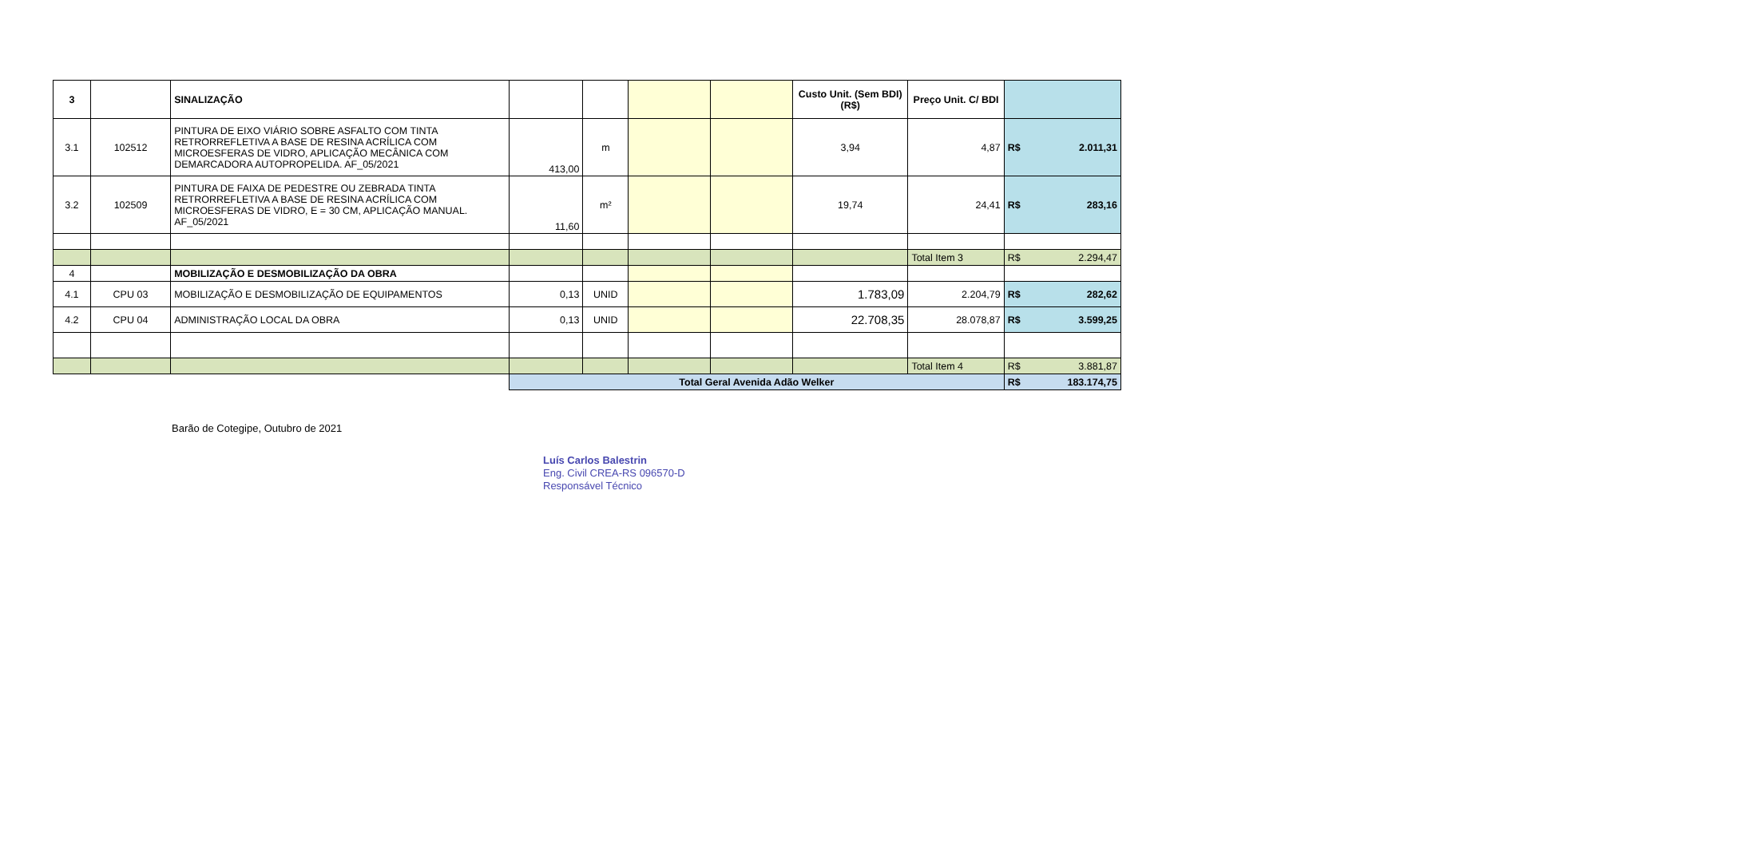| 3 | | SINALIZAÇÃO | | | | | Custo Unit. (Sem BDI) (R$) | Preço Unit. C/ BDI | |
| 3.1 | 102512 | PINTURA DE EIXO VIÁRIO SOBRE ASFALTO COM TINTA RETRORREFLETIVA A BASE DE RESINA ACRÍLICA COM MICROESFERAS DE VIDRO, APLICAÇÃO MECÂNICA COM DEMARCADORA AUTOPROPELIDA. AF_05/2021 | 413,00 | m | | | 3,94 | 4,87 | R$ 2.011,31 |
| 3.2 | 102509 | PINTURA DE FAIXA DE PEDESTRE OU ZEBRADA TINTA RETRORREFLETIVA A BASE DE RESINA ACRÍLICA COM MICROESFERAS DE VIDRO, E = 30 CM, APLICAÇÃO MANUAL. AF_05/2021 | 11,60 | m² | | | 19,74 | 24,41 | R$ 283,16 |
| | | | | | | | | Total Item 3 | R$ 2.294,47 |
| 4 | | MOBILIZAÇÃO E DESMOBILIZAÇÃO DA OBRA | | | | | | | |
| 4.1 | CPU 03 | MOBILIZAÇÃO E DESMOBILIZAÇÃO DE EQUIPAMENTOS | 0,13 | UNID | | | 1.783,09 | 2.204,79 | R$ 282,62 |
| 4.2 | CPU 04 | ADMINISTRAÇÃO LOCAL DA OBRA | 0,13 | UNID | | | 22.708,35 | 28.078,87 | R$ 3.599,25 |
| | | | | | | | | Total Item 4 | R$ 3.881,87 |
| | | | Total Geral Avenida Adão Welker | | | | | | R$ 183.174,75 |
Barão de Cotegipe, Outubro de 2021
Luís Carlos Balestrin
Eng. Civil CREA-RS 096570-D
Responsável Técnico